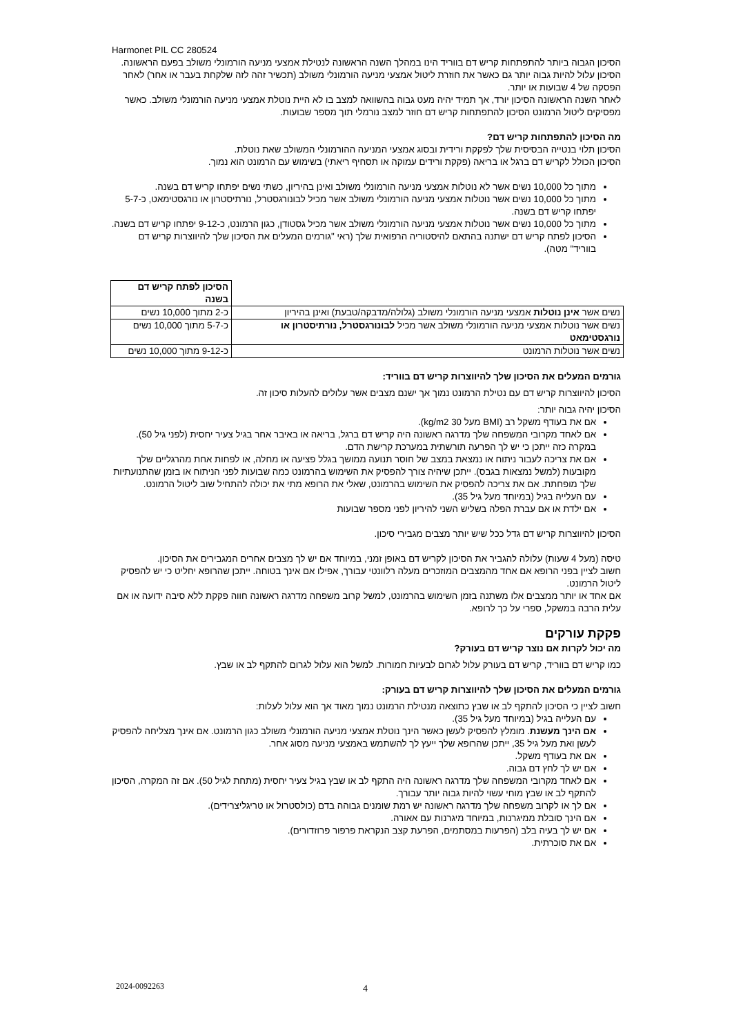Harmonet PIL CC 280524
הסיכון הגבוה ביותר להתפתחות קריש דם בווריד הינו במהלך השנה הראשונה לנטילת אמצעי מניעה הורמונלי משולב בפעם הראשונה. הסיכון עלול להיות גבוה יותר גם כאשר את חוזרת ליטול אמצעי מניעה הורמונלי משולב (תכשיר זהה לזה שלקחת בעבר או אחר) לאחר הפסקה של 4 שבועות או יותר.
לאחר השנה הראשונה הסיכון יורד, אך תמיד יהיה מעט גבוה בהשוואה למצב בו לא היית נוטלת אמצעי מניעה הורמונלי משולב. כאשר מפסיקים ליטול הרמונט הסיכון להתפתחות קריש דם חוזר למצב נורמלי תוך מספר שבועות.
מה הסיכון להתפתחות קריש דם?
הסיכון תלוי בנטייה הבסיסית שלך לפקקת ורידית ובסוג אמצעי המניעה ההורמונלי המשולב שאת נוטלת.
הסיכון הכולל לקריש דם ברגל או בריאה (פקקת ורידים עמוקה או תסחיף ריאתי) בשימוש עם הרמונט הוא נמוך.
מתוך כל 10,000 נשים אשר לא נוטלות אמצעי מניעה הורמונלי משולב ואינן בהיריון, כשתי נשים יפתחו קריש דם בשנה.
מתוך כל 10,000 נשים אשר נוטלות אמצעי מניעה הורמונלי משולב אשר מכיל לבונורגסטרל, נורתיסטרון או נורגסטימאט, כ-5-7 יפתחו קריש דם בשנה.
מתוך כל 10,000 נשים אשר נוטלות אמצעי מניעה הורמונלי משולב אשר מכיל גסטודן, כגון הרמונט, כ-9-12 יפתחו קריש דם בשנה.
הסיכון לפתח קריש דם ישתנה בהתאם להיסטוריה הרפואית שלך (ראי "גורמים המעלים את הסיכון שלך להיווצרות קריש דם בווריד" מטה).
| | הסיכון לפתח קריש דם בשנה |
| --- | --- |
| נשים אשר אינן נוטלות אמצעי מניעה הורמונלי משולב (גלולה/מדבקה/טבעת) ואינן בהיריון | כ-2 מתוך 10,000 נשים |
| נשים אשר נוטלות אמצעי מניעה הורמונלי משולב אשר מכיל לבונורגסטרל, נורתיסטרון או נורגסטימאט | כ-5-7 מתוך 10,000 נשים |
| נשים אשר נוטלות הרמונט | כ-9-12 מתוך 10,000 נשים |
גורמים המעלים את הסיכון שלך להיווצרות קריש דם בווריד:
הסיכון להיווצרות קריש דם עם נטילת הרמונט נמוך אך ישנם מצבים אשר עלולים להעלות סיכון זה.
הסיכון יהיה גבוה יותר:
אם את בעודף משקל רב (BMI מעל 30 kg/m2).
אם לאחד מקרובי המשפחה שלך מדרגה ראשונה היה קריש דם ברגל, בריאה או באיבר אחר בגיל צעיר יחסית (לפני גיל 50). במקרה כזה ייתכן כי יש לך הפרעה תורשתית במערכת קרישת הדם.
אם את צריכה לעבור ניתוח או נמצאת במצב של חוסר תנועה ממושך בגלל פציעה או מחלה, או לפחות אחת מהרגליים שלך מקובעות (למשל נמצאות בגבס). ייתכן שיהיה צורך להפסיק את השימוש בהרמונט כמה שבועות לפני הניתוח או בזמן שהתנועתיות שלך מופחתת. אם את צריכה להפסיק את השימוש בהרמונט, שאלי את הרופא מתי את יכולה להתחיל שוב ליטול הרמונט.
עם העלייה בגיל (במיוחד מעל גיל 35).
אם ילדת או אם עברת הפלה בשליש השני להיריון לפני מספר שבועות
הסיכון להיווצרות קריש דם גדל ככל שיש יותר מצבים מגבירי סיכון.
טיסה (מעל 4 שעות) עלולה להגביר את הסיכון לקריש דם באופן זמני, במיוחד אם יש לך מצבים אחרים המגבירים את הסיכון.
חשוב לציין בפני הרופא אם אחד מהמצבים המוזכרים מעלה רלוונטי עבורך, אפילו אם אינך בטוחה. ייתכן שהרופא יחליט כי יש להפסיק ליטול הרמונט.
אם אחד או יותר ממצבים אלו משתנה בזמן השימוש בהרמונט, למשל קרוב משפחה מדרגה ראשונה חווה פקקת ללא סיבה ידועה או אם עלית הרבה במשקל, ספרי על כך לרופא.
פקקת עורקים
מה יכול לקרות אם נוצר קריש דם בעורק?
כמו קריש דם בווריד, קריש דם בעורק עלול לגרום לבעיות חמורות. למשל הוא עלול לגרום להתקף לב או שבץ.
גורמים המעלים את הסיכון שלך להיווצרות קריש דם בעורק:
חשוב לציין כי הסיכון להתקף לב או שבץ כתוצאה מנטילת הרמונט נמוך מאוד אך הוא עלול לעלות:
עם העלייה בגיל (במיוחד מעל גיל 35).
אם הינך מעשנת. מומלץ להפסיק לעשן כאשר הינך נוטלת אמצעי מניעה הורמונלי משולב כגון הרמונט. אם אינך מצליחה להפסיק לעשן ואת מעל גיל 35, ייתכן שהרופא שלך ייעץ לך להשתמש באמצעי מניעה מסוג אחר.
אם את בעודף משקל.
אם יש לך לחץ דם גבוה.
אם לאחד מקרובי המשפחה שלך מדרגה ראשונה היה התקף לב או שבץ בגיל צעיר יחסית (מתחת לגיל 50). אם זה המקרה, הסיכון להתקף לב או שבץ מוחי עשוי להיות גבוה יותר עבורך.
אם לך או לקרוב משפחה שלך מדרגה ראשונה יש רמת שומנים גבוהה בדם (כולסטרול או טריגליצרידים).
אם הינך סובלת ממיגרנות, במיוחד מיגרנות עם אאורה.
אם יש לך בעיה בלב (הפרעות במסתמים, הפרעת קצב הנקראת פרפור פרוזדורים).
אם את סוכרתית.
2024-0092263 4